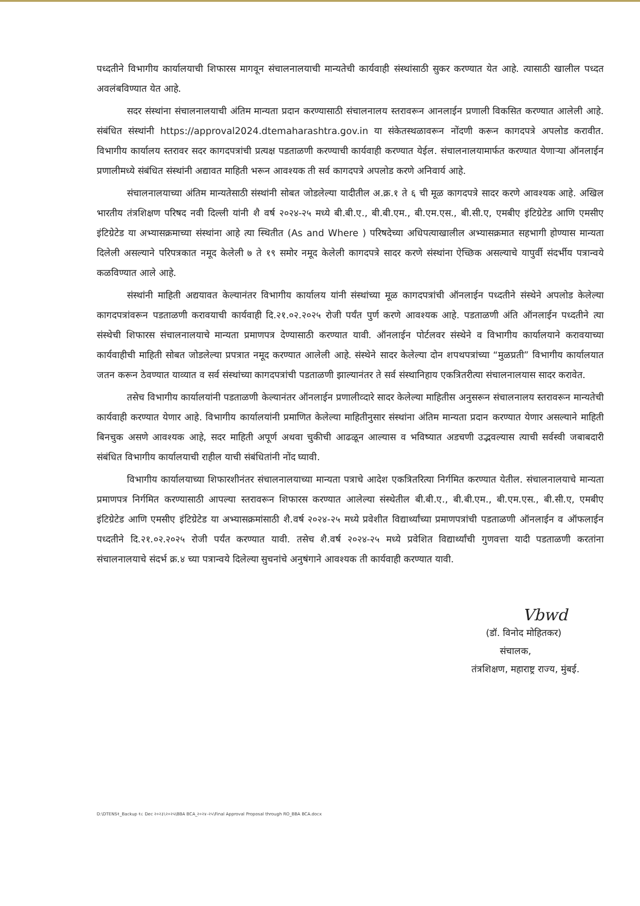पध्दतीने विभागीय कार्यालयाची शिफारस मागवून संचालनालयाची मान्यतेची कार्यवाही संस्थांसाठी सुकर करण्यात येत आहे. त्यासाठी खालील पध्दत अवलंबविण्यात येत आहे.
सदर संस्थांना संचालनालयाची अंतिम मान्यता प्रदान करण्यासाठी संचालनालय स्तरावरून आनलाईन प्रणाली विकसित करण्यात आलेली आहे. संबंधित संस्थांनी https://approval2024.dtemaharashtra.gov.in या संकेतस्थळावरून नोंदणी करून कागदपत्रे अपलोड करावीत. विभागीय कार्यालय स्तरावर सदर कागदपत्रांची प्रत्यक्ष पडताळणी करण्याची कार्यवाही करण्यात येईल. संचालनालयामार्फत करण्यात येणाऱ्या ऑनलाईन प्रणालीमध्ये संबंधित संस्थांनी अद्यावत माहिती भरून आवश्यक ती सर्व कागदपत्रे अपलोड करणे अनिवार्य आहे.
संचालनालयाच्या अंतिम मान्यतेसाठी संस्थांनी सोबत जोडलेल्या यादीतील अ.क्र.१ ते ६ ची मूळ कागदपत्रे सादर करणे आवश्यक आहे. अखिल भारतीय तंत्रशिक्षण परिषद नवी दिल्ली यांनी शै वर्ष २०२४-२५ मध्ये बी.बी.ए., बी.बी.एम., बी.एम.एस., बी.सी.ए, एमबीए इंटिग्रेटेड आणि एमसीए इंटिग्रेटेड या अभ्यासक्रमाच्या संस्थांना आहे त्या स्थितीत (As and Where ) परिषदेच्या अधिपत्याखालील अभ्यासक्रमात सहभागी होण्यास मान्यता दिलेली असल्याने परिपत्रकात नमूद केलेली ७ ते १९ समोर नमूद केलेली कागदपत्रे सादर करणे संस्थांना ऐच्छिक असल्याचे यापुर्वी संदर्भीय पत्रान्वये कळविण्यात आले आहे.
संस्थांनी माहिती अद्ययावत केल्यानंतर विभागीय कार्यालय यांनी संस्थांच्या मूळ कागदपत्रांची ऑनलाईन पध्दतीने संस्थेने अपलोड केलेल्या कागदपत्रांवरून पडताळणी करावयाची कार्यवाही दि.२१.०२.२०२५ रोजी पर्यंत पुर्ण करणे आवश्यक आहे. पडताळणी अंति ऑनलाईन पध्दतीने त्या संस्थेची शिफारस संचालनालयाचे मान्यता प्रमाणपत्र देण्यासाठी करण्यात यावी. ऑनलाईन पोर्टलवर संस्थेने व विभागीय कार्यालयाने करावयाच्या कार्यवाहीची माहिती सोबत जोडलेल्या प्रपत्रात नमूद करण्यात आलेली आहे. संस्थेने सादर केलेल्या दोन शपथपत्रांच्या “मुळप्रती” विभागीय कार्यालयात जतन करून ठेवण्यात याव्यात व सर्व संस्थांच्या कागदपत्रांची पडताळणी झाल्यानंतर ते सर्व संस्थानिहाय एकत्रितरीत्या संचालनालयास सादर करावेत.
तसेच विभागीय कार्यालयांनी पडताळणी केल्यानंतर ऑनलाईन प्रणालीव्दारे सादर केलेल्या माहितीस अनुसरून संचालनालय स्तरावरून मान्यतेची कार्यवाही करण्यात येणार आहे. विभागीय कार्यालयांनी प्रमाणित केलेल्या माहितीनुसार संस्थांना अंतिम मान्यता प्रदान करण्यात येणार असल्याने माहिती बिनचुक असणे आवश्यक आहे, सदर माहिती अपूर्ण अथवा चुकीची आढळून आल्यास व भविष्यात अडचणी उद्भवल्यास त्याची सर्वस्वी जबाबदारी संबंधित विभागीय कार्यालयाची राहील याची संबंधितांनी नोंद घ्यावी.
विभागीय कार्यालयाच्या शिफारशीनंतर संचालनालयाच्या मान्यता पत्राचे आदेश एकत्रितरित्या निर्गमित करण्यात येतील. संचालनालयाचे मान्यता प्रमाणपत्र निर्गमित करण्यासाठी आपल्या स्तरावरून शिफारस करण्यात आलेल्या संस्थेतील बी.बी.ए., बी.बी.एम., बी.एम.एस., बी.सी.ए, एमबीए इंटिग्रेटेड आणि एमसीए इंटिग्रेटेड या अभ्यासक्रमांसाठी शै.वर्ष २०२४-२५ मध्ये प्रवेशीत विद्यार्थ्यांच्या प्रमाणपत्रांची पडताळणी ऑनलाईन व ऑफलाईन पध्दतीने दि.२१.०२.२०२५ रोजी पर्यंत करण्यात यावी. तसेच शै.वर्ष २०२४-२५ मध्ये प्रवेशित विद्यार्थ्यांची गुणवत्ता यादी पडताळणी करतांना संचालनालयाचे संदर्भ क्र.४ च्या पत्रान्वये दिलेल्या सुचनांचे अनुषंगाने आवश्यक ती कार्यवाही करण्यात यावी.
Vbwd
(डॉ. विनोद मोहितकर)
संचालक,
तंत्रशिक्षण, महाराष्ट्र राज्य, मुंबई.
D:\DTENS१_Backup १८ Dec २०२३\२०२५\BBA BCA_२०२४-२५\Final Approval Proposal through RO_BBA BCA.docx